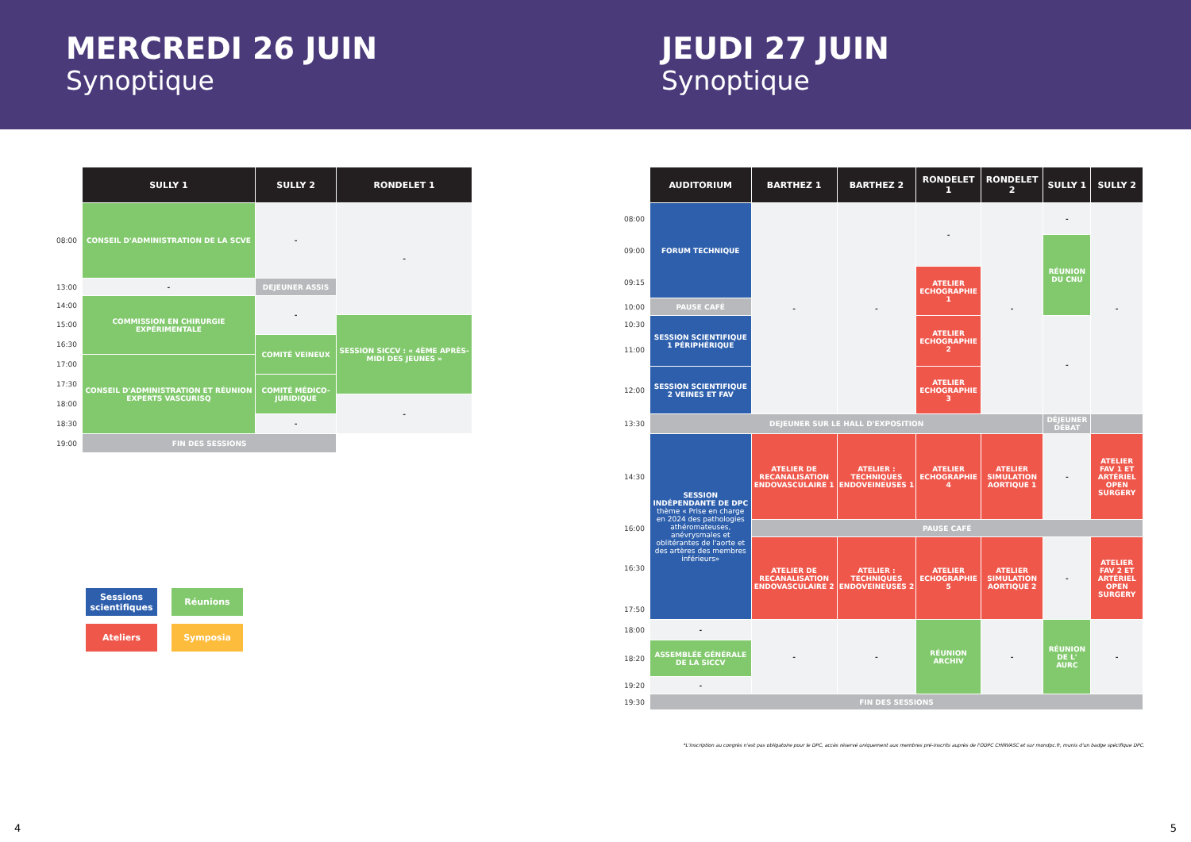MERCREDI 26 JUIN
Synoptique
JEUDI 27 JUIN
Synoptique
| | SULLY 1 | SULLY 2 | RONDELET 1 |
| 08:00 | CONSEIL D'ADMINISTRATION DE LA SCVE | - | - |
| 13:00 | - | DEJEUNER ASSIS | |
| 14:00 | COMMISSION EN CHIRURGIE EXPÉRIMENTALE | - | |
| 15:00 | | | SESSION SICCV : « 4ÈME APRÈS-MIDI DES JEUNES » |
| 16:30 | | COMITÉ VEINEUX | |
| 17:00 | CONSEIL D'ADMINISTRATION ET RÉUNION EXPERTS VASCURISQ | | |
| 17:30 | | COMITÉ MÉDICO-JURIDIQUE | |
| 18:00 | | | - |
| 18:30 | | - | |
| 19:00 | FIN DES SESSIONS | | |
Sessions scientifiques
Réunions
Ateliers
Symposia
| | AUDITORIUM | BARTHEZ 1 | BARTHEZ 2 | RONDELET 1 | RONDELET 2 | SULLY 1 | SULLY 2 |
| 08:00 | FORUM TECHNIQUE | - | - | - | - | - | - |
| 09:00 | | | | | | RÉUNION DU CNU | |
| 09:15 | | | | ATELIER ECHOGRAPHIE 1 | | | |
| 10:00 | PAUSE CAFÉ | | | | | | |
| 10:30 | SESSION SCIENTIFIQUE 1 PÉRIPHÉRIQUE | | | ATELIER ECHOGRAPHIE 2 | | - | |
| 11:00 | | | | | | | |
| 12:00 | SESSION SCIENTIFIQUE 2 VEINES ET FAV | | | ATELIER ECHOGRAPHIE 3 | | | |
| 13:30 | DEJEUNER SUR LE HALL D'EXPOSITION | | | | | DÉJEUNER DÉBAT | |
| 14:30 | SESSION INDÉPENDANTE DE DPC thème « Prise en charge en 2024 des pathologies athéromateuses, anévrysmales et oblitérantes de l'aorte et des artères des membres inférieurs» | ATELIER DE RECANALISATION ENDOVASCULAIRE 1 | ATELIER : TECHNIQUES ENDOVEINEUSES 1 | ATELIER ECHOGRAPHIE 4 | ATELIER SIMULATION AORTIQUE 1 | - | ATELIER FAV 1 ET ARTÉRIEL OPEN SURGERY |
| 16:00 | | PAUSE CAFÉ | | | | | |
| 16:30 | | ATELIER DE RECANALISATION ENDOVASCULAIRE 2 | ATELIER : TECHNIQUES ENDOVEINEUSES 2 | ATELIER ECHOGRAPHIE 5 | ATELIER SIMULATION AORTIQUE 2 | - | ATELIER FAV 2 ET ARTÉRIEL OPEN SURGERY |
| 17:50 | | | | | | | |
| 18:00 | - | - | - | RÉUNION ARCHIV | - | RÉUNION DE L' AURC | - |
| 18:20 | ASSEMBLÉE GÉNÉRALE DE LA SICCV | | | | | | |
| 19:20 | - | | | | | | |
| 19:30 | FIN DES SESSIONS | | | | | | |
*L'inscription au congrès n'est pas obligatoire pour le DPC, accès réservé uniquement aux membres pré-inscrits auprès de l'ODPC CHIRVASC et sur mondpc.fr, munis d'un badge spécifique DPC.
4 5